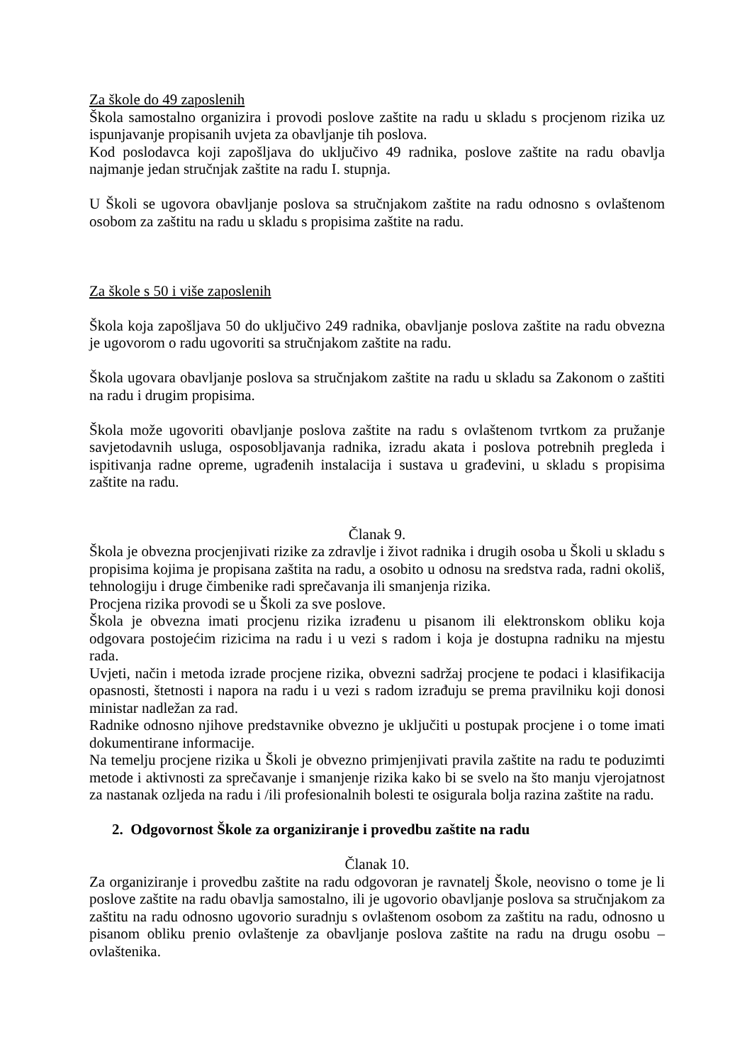Za škole do 49 zaposlenih
Škola samostalno organizira i provodi poslove zaštite na radu u skladu s procjenom rizika uz ispunjavanje propisanih uvjeta za obavljanje tih poslova.
Kod poslodavca koji zapošljava do uključivo 49 radnika, poslove zaštite na radu obavlja najmanje jedan stručnjak zaštite na radu I. stupnja.
U Školi se ugovora obavljanje poslova sa stručnjakom zaštite na radu odnosno s ovlaštenom osobom za zaštitu na radu u skladu s propisima zaštite na radu.
Za škole s 50 i više zaposlenih
Škola koja zapošljava 50 do uključivo 249 radnika, obavljanje poslova zaštite na radu obvezna je ugovorom o radu ugovoriti sa stručnjakom zaštite na radu.
Škola ugovara obavljanje poslova sa stručnjakom zaštite na radu u skladu sa Zakonom o zaštiti na radu i drugim propisima.
Škola može ugovoriti obavljanje poslova zaštite na radu s ovlaštenom tvrtkom za pružanje savjetodavnih usluga, osposobljavanja radnika, izradu akata i poslova potrebnih pregleda i ispitivanja radne opreme, ugrađenih instalacija i sustava u građevini, u skladu s propisima zaštite na radu.
Članak 9.
Škola je obvezna procjenjivati rizike za zdravlje i život radnika i drugih osoba u Školi u skladu s propisima kojima je propisana zaštita na radu, a osobito u odnosu na sredstva rada, radni okoliš, tehnologiju i druge čimbenike radi sprečavanja ili smanjenja rizika.
Procjena rizika provodi se u Školi za sve poslove.
Škola je obvezna imati procjenu rizika izrađenu u pisanom ili elektronskom obliku koja odgovara postojećim rizicima na radu i u vezi s radom i koja je dostupna radniku na mjestu rada.
Uvjeti, način i metoda izrade procjene rizika, obvezni sadržaj procjene te podaci i klasifikacija opasnosti, štetnosti i napora na radu i u vezi s radom izrađuju se prema pravilniku koji donosi ministar nadležan za rad.
Radnike odnosno njihove predstavnike obvezno je uključiti u postupak procjene i o tome imati dokumentirane informacije.
Na temelju procjene rizika u Školi je obvezno primjenjivati pravila zaštite na radu te poduzimti metode i aktivnosti za sprečavanje i smanjenje rizika kako bi se svelo na što manju vjerojatnost za nastanak ozljeda na radu i /ili profesionalnih bolesti te osigurala bolja razina zaštite na radu.
2. Odgovornost Škole za organiziranje i provedbu zaštite na radu
Članak 10.
Za organiziranje i provedbu zaštite na radu odgovoran je ravnatelj Škole, neovisno o tome je li poslove zaštite na radu obavlja samostalno, ili je ugovorio obavljanje poslova sa stručnjakom za zaštitu na radu odnosno ugovorio suradnju s ovlaštenom osobom za zaštitu na radu, odnosno u pisanom obliku prenio ovlaštenje za obavljanje poslova zaštite na radu na drugu osobu – ovlaštenika.